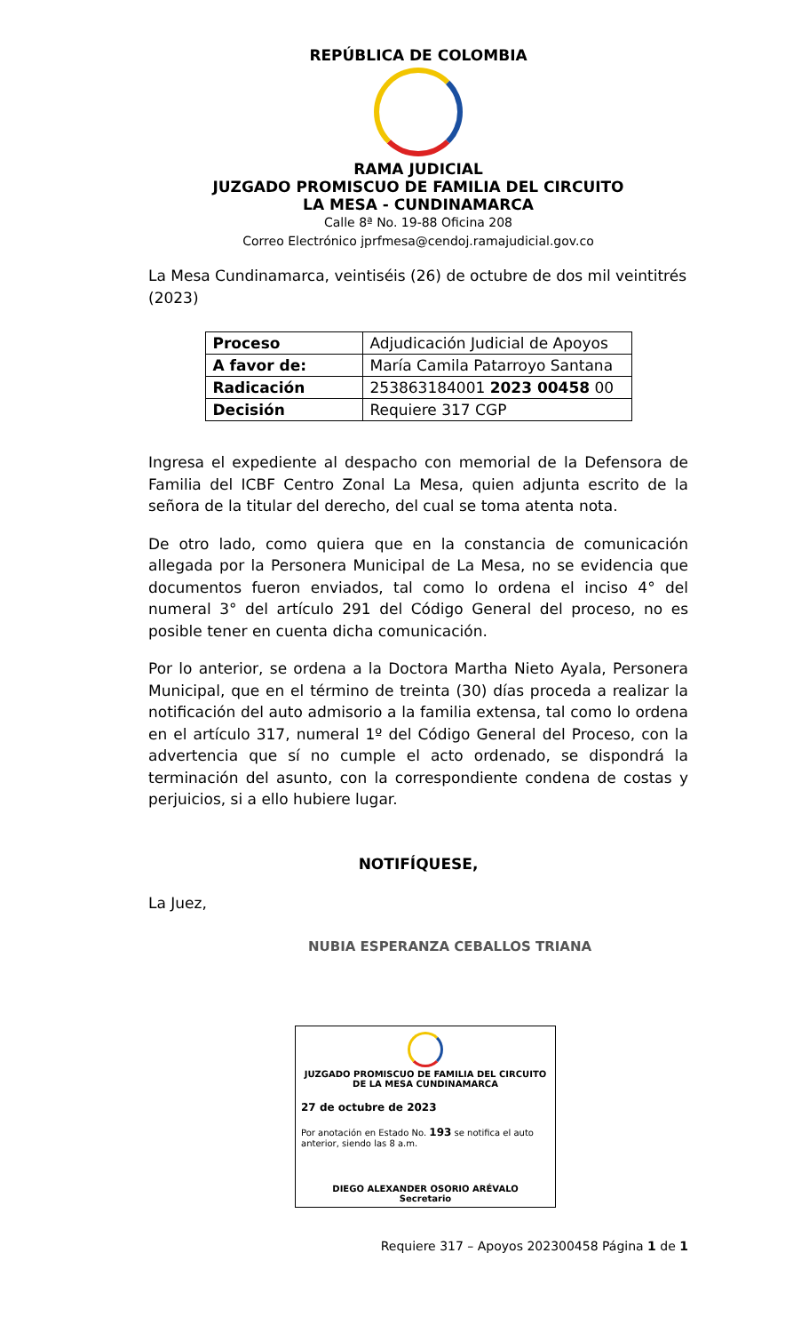REPÚBLICA DE COLOMBIA
RAMA JUDICIAL
JUZGADO PROMISCUO DE FAMILIA DEL CIRCUITO
LA MESA - CUNDINAMARCA
Calle 8ª No. 19-88 Oficina 208
Correo Electrónico jprfmesa@cendoj.ramajudicial.gov.co
La Mesa Cundinamarca, veintiséis (26) de octubre de dos mil veintitrés (2023)
| Proceso | Adjudicación Judicial de Apoyos |
| A favor de: | María Camila Patarroyo Santana |
| Radicación | 253863184001 2023 00458 00 |
| Decisión | Requiere 317 CGP |
Ingresa el expediente al despacho con memorial de la Defensora de Familia del ICBF Centro Zonal La Mesa, quien adjunta escrito de la señora de la titular del derecho, del cual se toma atenta nota.
De otro lado, como quiera que en la constancia de comunicación allegada por la Personera Municipal de La Mesa, no se evidencia que documentos fueron enviados, tal como lo ordena el inciso 4° del numeral 3° del artículo 291 del Código General del proceso, no es posible tener en cuenta dicha comunicación.
Por lo anterior, se ordena a la Doctora Martha Nieto Ayala, Personera Municipal, que en el término de treinta (30) días proceda a realizar la notificación del auto admisorio a la familia extensa, tal como lo ordena en el artículo 317, numeral 1º del Código General del Proceso, con la advertencia que sí no cumple el acto ordenado, se dispondrá la terminación del asunto, con la correspondiente condena de costas y perjuicios, si a ello hubiere lugar.
NOTIFÍQUESE,
La Juez,
NUBIA ESPERANZA CEBALLOS TRIANA
JUZGADO PROMISCUO DE FAMILIA DEL CIRCUITO
DE LA MESA CUNDINAMARCA
27 de octubre de 2023
Por anotación en Estado No. 193 se notifica el auto anterior, siendo las 8 a.m.
DIEGO ALEXANDER OSORIO ARÉVALO
Secretario
Requiere 317 – Apoyos 202300458 Página 1 de 1